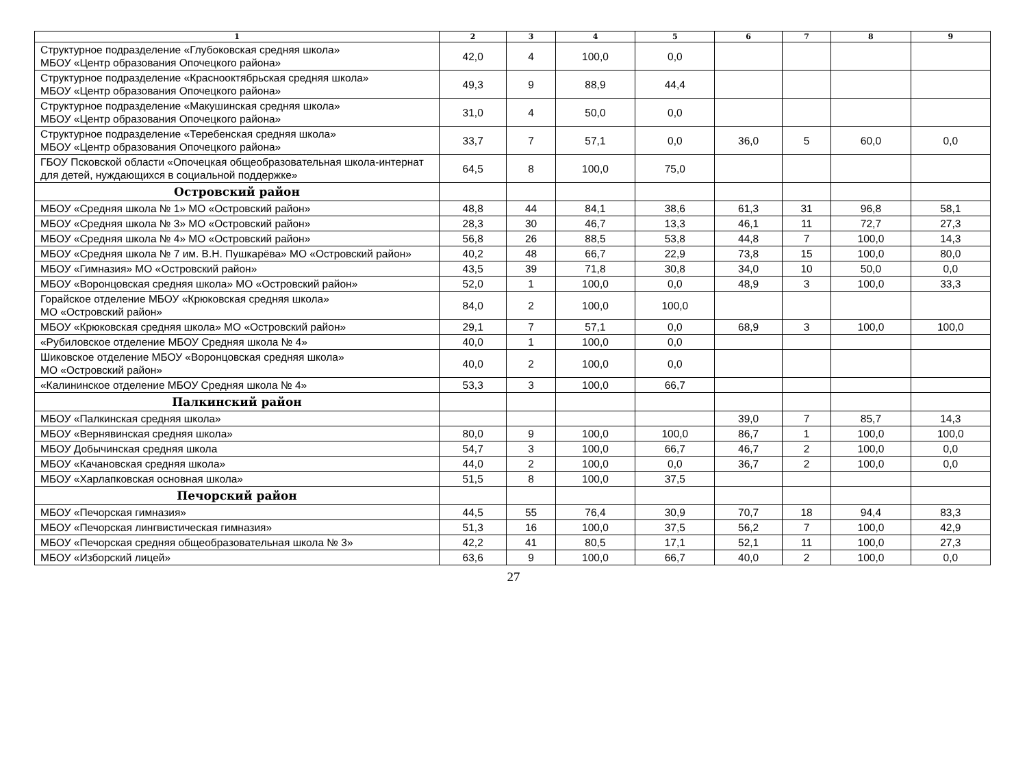| 1 | 2 | 3 | 4 | 5 | 6 | 7 | 8 | 9 |
| --- | --- | --- | --- | --- | --- | --- | --- | --- |
| Структурное подразделение «Глубоковская средняя школа» МБОУ «Центр образования Опочецкого района» | 42,0 | 4 | 100,0 | 0,0 | | | | |
| Структурное подразделение «Краснооктябрьская средняя школа» МБОУ «Центр образования Опочецкого района» | 49,3 | 9 | 88,9 | 44,4 | | | | |
| Структурное подразделение «Макушинская средняя школа» МБОУ «Центр образования Опочецкого района» | 31,0 | 4 | 50,0 | 0,0 | | | | |
| Структурное подразделение «Теребенская средняя школа» МБОУ «Центр образования Опочецкого района» | 33,7 | 7 | 57,1 | 0,0 | 36,0 | 5 | 60,0 | 0,0 |
| ГБОУ Псковской области «Опочецкая общеобразовательная школа-интернат для детей, нуждающихся в социальной поддержке» | 64,5 | 8 | 100,0 | 75,0 | | | | |
| Островский район | | | | | | | | |
| МБОУ «Средняя школа № 1» МО «Островский район» | 48,8 | 44 | 84,1 | 38,6 | 61,3 | 31 | 96,8 | 58,1 |
| МБОУ «Средняя школа № 3» МО «Островский район» | 28,3 | 30 | 46,7 | 13,3 | 46,1 | 11 | 72,7 | 27,3 |
| МБОУ «Средняя школа № 4» МО «Островский район» | 56,8 | 26 | 88,5 | 53,8 | 44,8 | 7 | 100,0 | 14,3 |
| МБОУ «Средняя школа № 7 им. В.Н. Пушкарёва» МО «Островский район» | 40,2 | 48 | 66,7 | 22,9 | 73,8 | 15 | 100,0 | 80,0 |
| МБОУ «Гимназия» МО «Островский район» | 43,5 | 39 | 71,8 | 30,8 | 34,0 | 10 | 50,0 | 0,0 |
| МБОУ «Воронцовская средняя школа» МО «Островский район» | 52,0 | 1 | 100,0 | 0,0 | 48,9 | 3 | 100,0 | 33,3 |
| Горайское отделение МБОУ «Крюковская средняя школа» МО «Островский район» | 84,0 | 2 | 100,0 | 100,0 | | | | |
| МБОУ «Крюковская средняя школа» МО «Островский район» | 29,1 | 7 | 57,1 | 0,0 | 68,9 | 3 | 100,0 | 100,0 |
| «Рубиловское отделение МБОУ Средняя школа № 4» | 40,0 | 1 | 100,0 | 0,0 | | | | |
| Шиковское отделение МБОУ «Воронцовская средняя школа» МО «Островский район» | 40,0 | 2 | 100,0 | 0,0 | | | | |
| «Калининское отделение МБОУ Средняя школа № 4» | 53,3 | 3 | 100,0 | 66,7 | | | | |
| Палкинский район | | | | | | | | |
| МБОУ «Палкинская средняя школа» | | | | | 39,0 | 7 | 85,7 | 14,3 |
| МБОУ «Вернявинская средняя школа» | 80,0 | 9 | 100,0 | 100,0 | 86,7 | 1 | 100,0 | 100,0 |
| МБОУ Добычинская средняя школа | 54,7 | 3 | 100,0 | 66,7 | 46,7 | 2 | 100,0 | 0,0 |
| МБОУ «Качановская средняя школа» | 44,0 | 2 | 100,0 | 0,0 | 36,7 | 2 | 100,0 | 0,0 |
| МБОУ «Харлапковская основная школа» | 51,5 | 8 | 100,0 | 37,5 | | | | |
| Печорский район | | | | | | | | |
| МБОУ «Печорская гимназия» | 44,5 | 55 | 76,4 | 30,9 | 70,7 | 18 | 94,4 | 83,3 |
| МБОУ «Печорская лингвистическая гимназия» | 51,3 | 16 | 100,0 | 37,5 | 56,2 | 7 | 100,0 | 42,9 |
| МБОУ «Печорская средняя общеобразовательная школа № 3» | 42,2 | 41 | 80,5 | 17,1 | 52,1 | 11 | 100,0 | 27,3 |
| МБОУ «Изборский лицей» | 63,6 | 9 | 100,0 | 66,7 | 40,0 | 2 | 100,0 | 0,0 |
27